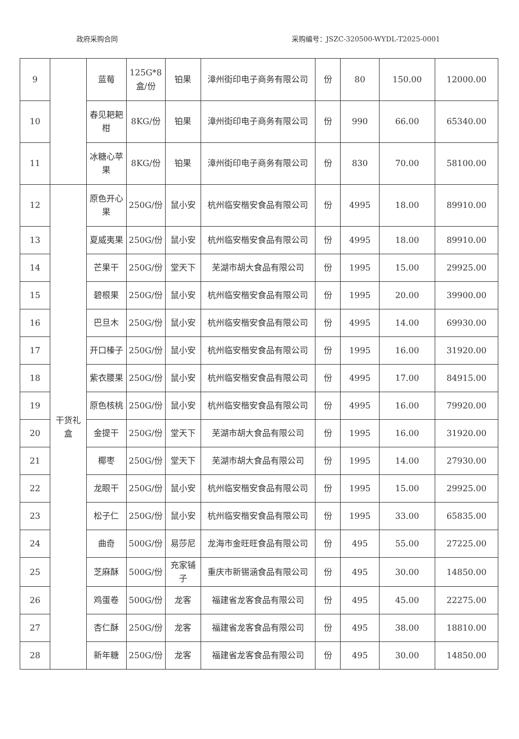政府采购合同 采购编号：JSZC-320500-WYDL-T2025-0001
| 9 | | 蓝莓 | 125G*8盒/份 | 铂果 | 漳州街印电子商务有限公司 | 份 | 80 | 150.00 | 12000.00 |
| 10 | | 春见耙耙柑 | 8KG/份 | 铂果 | 漳州街印电子商务有限公司 | 份 | 990 | 66.00 | 65340.00 |
| 11 | | 冰糖心苹果 | 8KG/份 | 铂果 | 漳州街印电子商务有限公司 | 份 | 830 | 70.00 | 58100.00 |
| 12 | 干货礼盒 | 原色开心果 | 250G/份 | 鼠小安 | 杭州临安楷安食品有限公司 | 份 | 4995 | 18.00 | 89910.00 |
| 13 | | 夏威夷果 | 250G/份 | 鼠小安 | 杭州临安楷安食品有限公司 | 份 | 4995 | 18.00 | 89910.00 |
| 14 | | 芒果干 | 250G/份 | 堂天下 | 芜湖市胡大食品有限公司 | 份 | 1995 | 15.00 | 29925.00 |
| 15 | | 碧根果 | 250G/份 | 鼠小安 | 杭州临安楷安食品有限公司 | 份 | 1995 | 20.00 | 39900.00 |
| 16 | | 巴旦木 | 250G/份 | 鼠小安 | 杭州临安楷安食品有限公司 | 份 | 4995 | 14.00 | 69930.00 |
| 17 | | 开口榛子 | 250G/份 | 鼠小安 | 杭州临安楷安食品有限公司 | 份 | 1995 | 16.00 | 31920.00 |
| 18 | | 紫衣腰果 | 250G/份 | 鼠小安 | 杭州临安楷安食品有限公司 | 份 | 4995 | 17.00 | 84915.00 |
| 19 | | 原色核桃 | 250G/份 | 鼠小安 | 杭州临安楷安食品有限公司 | 份 | 4995 | 16.00 | 79920.00 |
| 20 | | 金提干 | 250G/份 | 堂天下 | 芜湖市胡大食品有限公司 | 份 | 1995 | 16.00 | 31920.00 |
| 21 | | 椰枣 | 250G/份 | 堂天下 | 芜湖市胡大食品有限公司 | 份 | 1995 | 14.00 | 27930.00 |
| 22 | | 龙眼干 | 250G/份 | 鼠小安 | 杭州临安楷安食品有限公司 | 份 | 1995 | 15.00 | 29925.00 |
| 23 | | 松子仁 | 250G/份 | 鼠小安 | 杭州临安楷安食品有限公司 | 份 | 1995 | 33.00 | 65835.00 |
| 24 | | 曲奇 | 500G/份 | 易莎尼 | 龙海市金旺旺食品有限公司 | 份 | 495 | 55.00 | 27225.00 |
| 25 | | 芝麻酥 | 500G/份 | 充家铺子 | 重庆市新锡涵食品有限公司 | 份 | 495 | 30.00 | 14850.00 |
| 26 | | 鸡蛋卷 | 500G/份 | 龙客 | 福建省龙客食品有限公司 | 份 | 495 | 45.00 | 22275.00 |
| 27 | | 杏仁酥 | 250G/份 | 龙客 | 福建省龙客食品有限公司 | 份 | 495 | 38.00 | 18810.00 |
| 28 | | 新年糖 | 250G/份 | 龙客 | 福建省龙客食品有限公司 | 份 | 495 | 30.00 | 14850.00 |